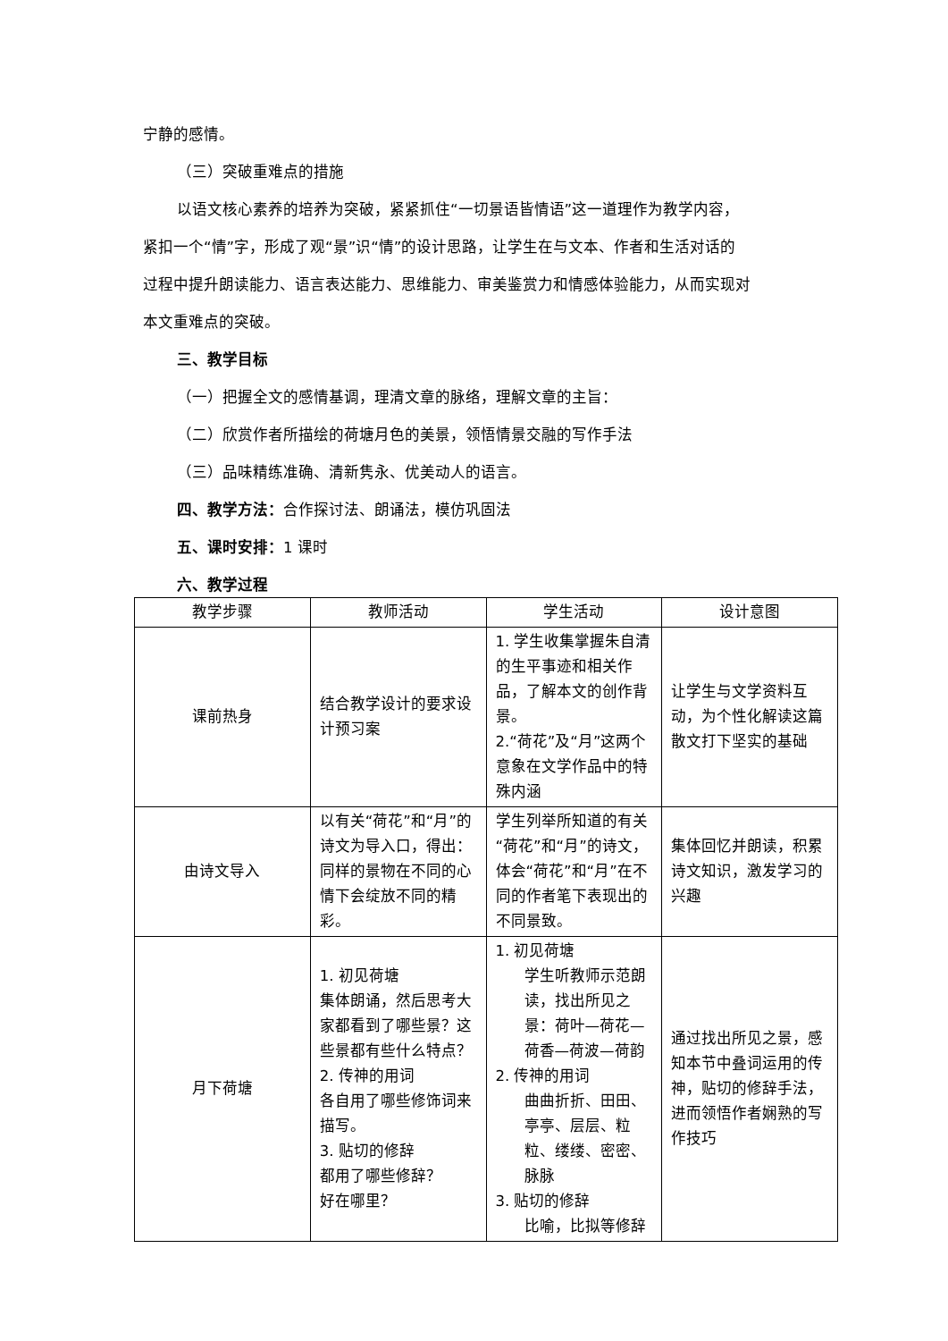宁静的感情。
（三）突破重难点的措施
以语文核心素养的培养为突破，紧紧抓住“一切景语皆情语”这一道理作为教学内容，紧扣一个“情”字，形成了观“景”识“情”的设计思路，让学生在与文本、作者和生活对话的过程中提升朗读能力、语言表达能力、思维能力、审美鉴赏力和情感体验能力，从而实现对本文重难点的突破。
三、教学目标
（一）把握全文的感情基调，理清文章的脉络，理解文章的主旨：
（二）欣赏作者所描绘的荷塘月色的美景，领悟情景交融的写作手法
（三）品味精练准确、清新隽永、优美动人的语言。
四、教学方法：合作探讨法、朗诵法，模仿巩固法
五、课时安排：1 课时
六、教学过程
| 教学步骤 | 教师活动 | 学生活动 | 设计意图 |
| --- | --- | --- | --- |
| 课前热身 | 结合教学设计的要求设计预习案 | 1. 学生收集掌握朱自清的生平事迹和相关作品，了解本文的创作背景。 2.“荷花”及“月”这两个意象在文学作品中的特殊内涵 | 让学生与文学资料互动，为个性化解读这篇散文打下坚实的基础 |
| 由诗文导入 | 以有关“荷花”和“月”的诗文为导入口，得出：同样的景物在不同的心情下会绽放不同的精彩。 | 学生列举所知道的有关“荷花”和“月”的诗文，体会“荷花”和“月”在不同的作者笔下表现出的不同景致。 | 集体回忆并朗读，积累诗文知识，激发学习的兴趣 |
| 月下荷塘 | 1. 初见荷塘 集体朗诵，然后思考大家都看到了哪些景？这些景都有些什么特点？ 2. 传神的用词 各自用了哪些修饰词来描写。 3. 贴切的修辞 都用了哪些修辞？ 好在哪里？ | 1. 初见荷塘 学生听教师示范朗读，找出所见之景：荷叶—荷花—荷香—荷波—荷韵 2. 传神的用词 曲曲折折、田田、亭亭、层层、粒粒、缕缕、密密、脉脉 3. 贴切的修辞 比喻，比拟等修辞 | 通过找出所见之景，感知本节中叠词运用的传神，贴切的修辞手法，进而领悟作者娴熟的写作技巧 |